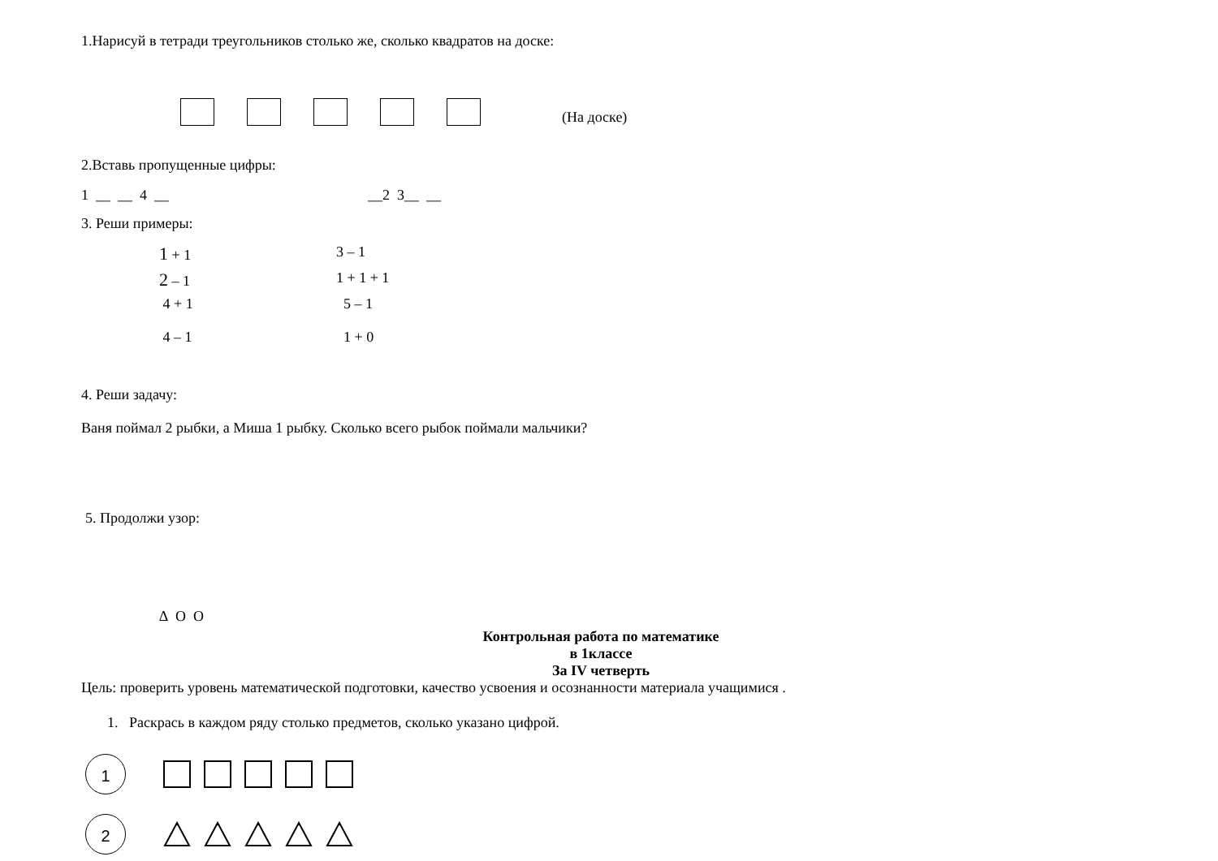1.Нарисуй в тетради треугольников столько же, сколько квадратов на доске:
(На доске)
2.Вставь пропущенные цифры:
1 __ __ 4 __ __2 3__ __
3. Реши примеры:
1 + 1 3 – 1 2 – 1 1 + 1 + 1 4 + 1 5 – 1 4 – 1 1 + 0
4. Реши задачу:
Ваня поймал 2 рыбки, а Миша 1 рыбку. Сколько всего рыбок поймали мальчики?
5. Продолжи узор:
∆ О О
Контрольная работа по математике
в 1классе
За IV четверть
Цель: проверить уровень математической подготовки, качество усвоения и осознанности материала учащимися .
1. Раскрась в каждом ряду столько предметов, сколько указано цифрой.
1
2